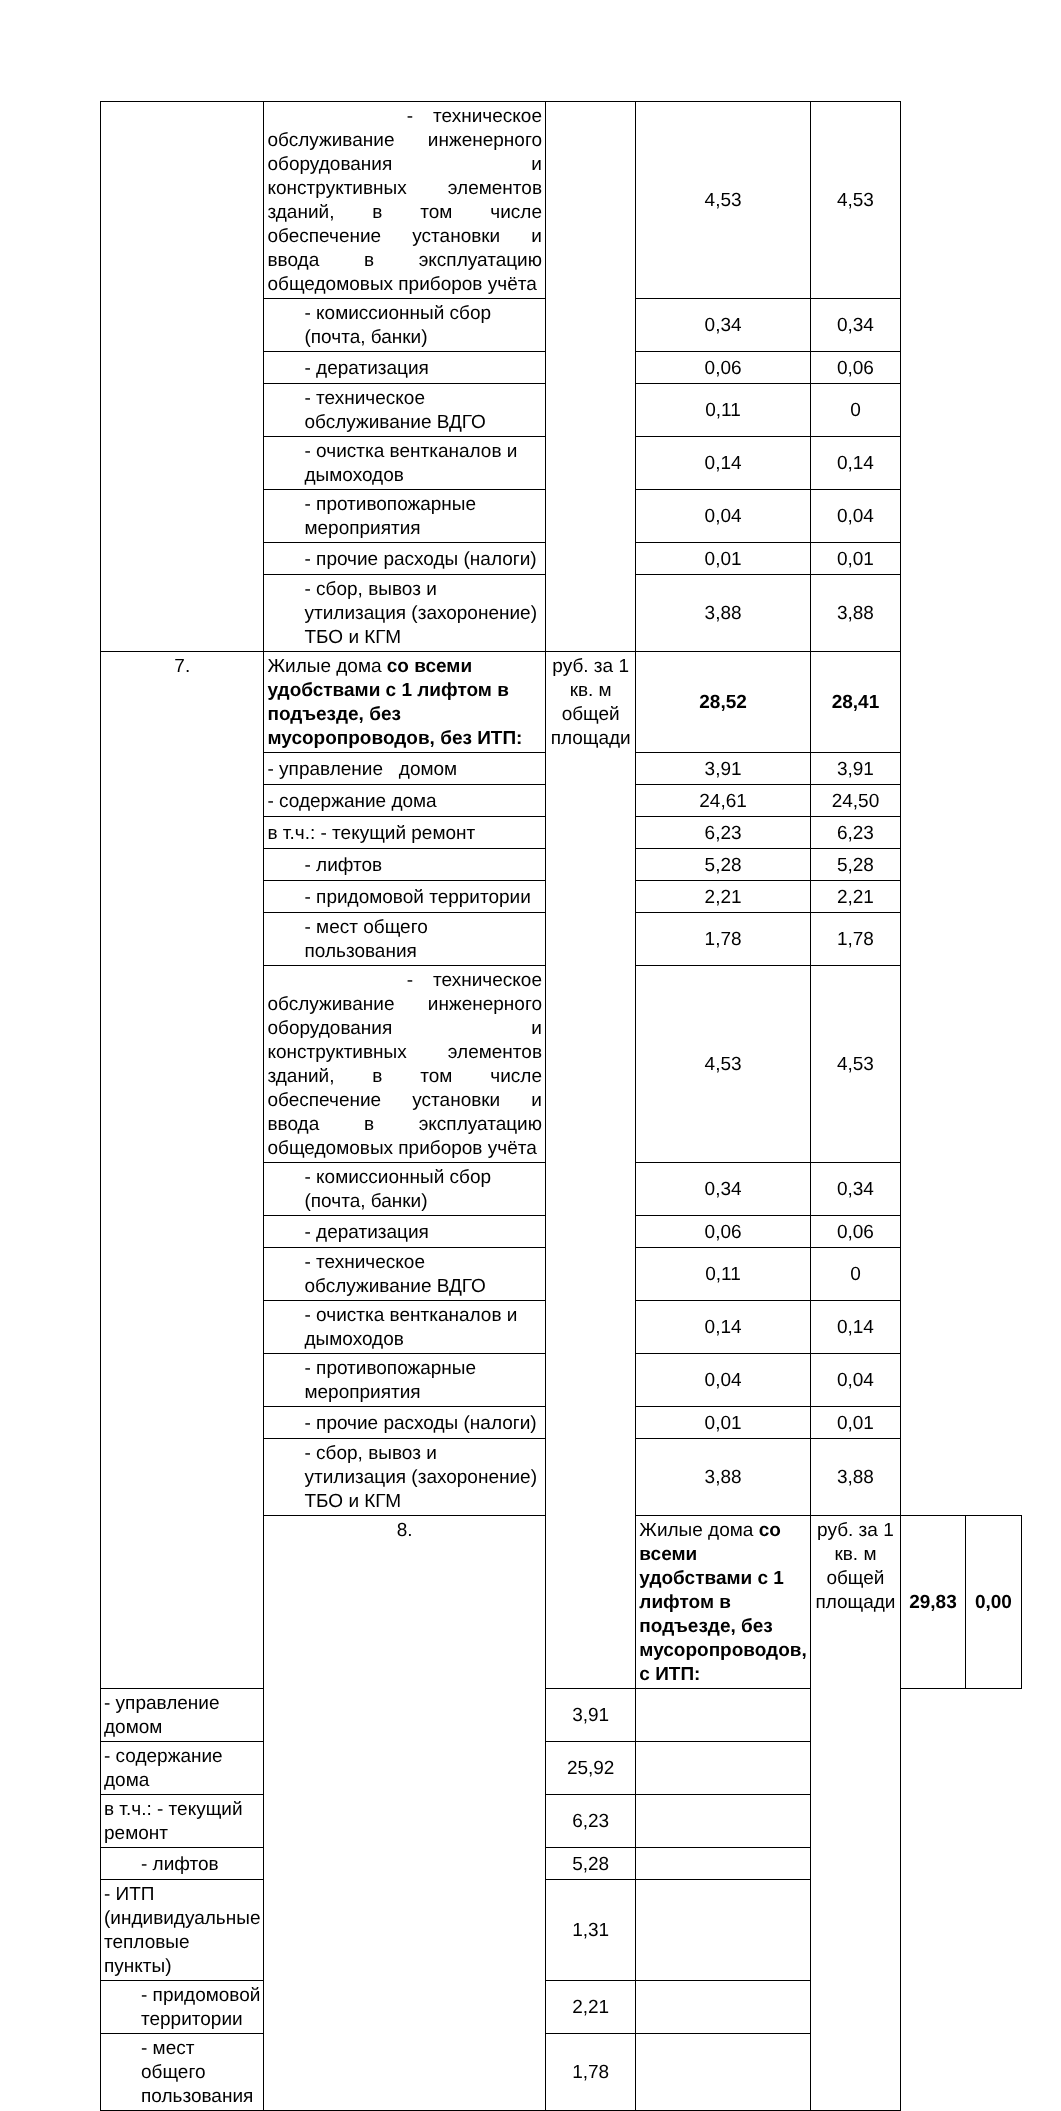| | - техническое обслуживание инженерного оборудования и конструктивных элементов зданий, в том числе обеспечение установки и ввода в эксплуатацию общедомовых приборов учёта | | 4,53 | 4,53 | | |
| | - комиссионный сбор (почта, банки) | | 0,34 | 0,34 | | |
| | - дератизация | | 0,06 | 0,06 | | |
| | - техническое обслуживание ВДГО | | 0,11 | 0 | | |
| | - очистка вентканалов и дымоходов | | 0,14 | 0,14 | | |
| | - противопожарные мероприятия | | 0,04 | 0,04 | | |
| | - прочие расходы (налоги) | | 0,01 | 0,01 | | |
| | - сбор, вывоз и утилизация (захоронение) ТБО и КГМ | | 3,88 | 3,88 | | |
| 7. | Жилые дома со всеми удобствами с 1 лифтом в подъезде, без мусоропроводов, без ИТП: | руб. за 1 кв. м общей площади | 28,52 | 28,41 | | |
| | - управление домом | | 3,91 | 3,91 | | |
| | - содержание дома | | 24,61 | 24,50 | | |
| | в т.ч.: - текущий ремонт | | 6,23 | 6,23 | | |
| | - лифтов | | 5,28 | 5,28 | | |
| | - придомовой территории | | 2,21 | 2,21 | | |
| | - мест общего пользования | | 1,78 | 1,78 | | |
| | - техническое обслуживание инженерного оборудования и конструктивных элементов зданий, в том числе обеспечение установки и ввода в эксплуатацию общедомовых приборов учёта | | 4,53 | 4,53 | | |
| | - комиссионный сбор (почта, банки) | | 0,34 | 0,34 | | |
| | - дератизация | | 0,06 | 0,06 | | |
| | - техническое обслуживание ВДГО | | 0,11 | 0 | | |
| | - очистка вентканалов и дымоходов | | 0,14 | 0,14 | | |
| | - противопожарные мероприятия | | 0,04 | 0,04 | | |
| | - прочие расходы (налоги) | | 0,01 | 0,01 | | |
| | - сбор, вывоз и утилизация (захоронение) ТБО и КГМ | | 3,88 | 3,88 | | |
| | 8. | | Жилые дома со всеми удобствами с 1 лифтом в подъезде, без мусоропроводов, с ИТП: | руб. за 1 кв. м общей площади | 29,83 | 0,00 |
| - управление домом | | 3,91 | | | | |
| - содержание дома | | 25,92 | | | | |
| в т.ч.: - текущий ремонт | | 6,23 | | | | |
| - лифтов | | 5,28 | | | | |
| - ИТП (индивидуальные тепловые пункты) | | 1,31 | | | | |
| - придомовой территории | | 2,21 | | | | |
| - мест общего пользования | | 1,78 | | | | |